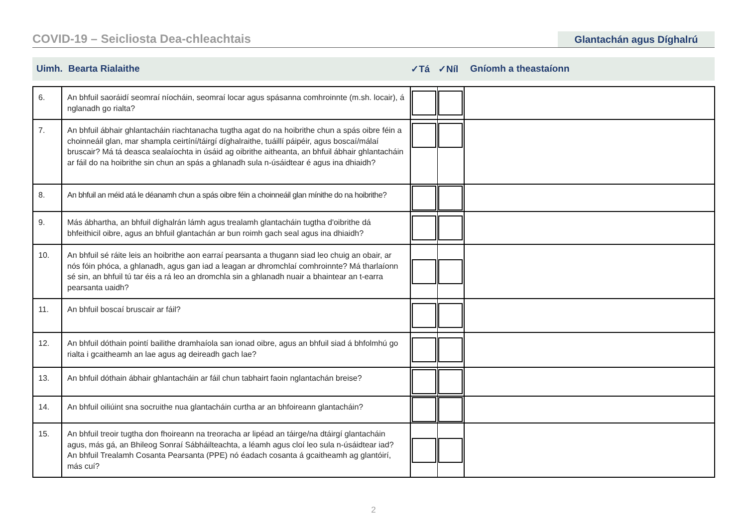COVID-19 – Seicliosta Dea-chleachtais
Glantachán agus Díghalrú
Uimh. Bearta Rialaithe ✓Tá ✓Níl Gníomh a theastaíonn
| 6. | An bhfuil saoráidí seomraí níocháin, seomraí locar agus spásanna comhroinnte (m.sh. locair), á nglanadh go rialta? | | | |
| 7. | An bhfuil ábhair ghlantacháin riachtanacha tugtha agat do na hoibrithe chun a spás oibre féin a choinneáil glan, mar shampla ceirtíní/táirgí díghalraithe, tuáillí páipéir, agus boscaí/málaí bruscair? Má tá deasca sealaíochta in úsáid ag oibrithe aitheanta, an bhfuil ábhair ghlantacháin ar fáil do na hoibrithe sin chun an spás a ghlanadh sula n-úsáidtear é agus ina dhiaidh? | | | |
| 8. | An bhfuil an méid atá le déanamh chun a spás oibre féin a choinneáil glan mínithe do na hoibrithe? | | | |
| 9. | Más ábhartha, an bhfuil díghalrán lámh agus trealamh glantacháin tugtha d'oibrithe dá bhfeithicil oibre, agus an bhfuil glantachán ar bun roimh gach seal agus ina dhiaidh? | | | |
| 10. | An bhfuil sé ráite leis an hoibrithe aon earraí pearsanta a thugann siad leo chuig an obair, ar nós fóin phóca, a ghlanadh, agus gan iad a leagan ar dhromchlaí comhroinnte? Má tharlaíonn sé sin, an bhfuil tú tar éis a rá leo an dromchla sin a ghlanadh nuair a bhaintear an t-earra pearsanta uaidh? | | | |
| 11. | An bhfuil boscaí bruscair ar fáil? | | | |
| 12. | An bhfuil dóthain pointí bailithe dramhaíola san ionad oibre, agus an bhfuil siad á bhfolmhú go rialta i gcaitheamh an lae agus ag deireadh gach lae? | | | |
| 13. | An bhfuil dóthain ábhair ghlantacháin ar fáil chun tabhairt faoin nglantachán breise? | | | |
| 14. | An bhfuil oiliúint sna socruithe nua glantacháin curtha ar an bhfoireann glantacháin? | | | |
| 15. | An bhfuil treoir tugtha don fhoireann na treoracha ar lipéad an táirge/na dtáirgí glantacháin agus, más gá, an Bhileog Sonraí Sábháilteachta, a léamh agus cloí leo sula n-úsáidtear iad? An bhfuil Trealamh Cosanta Pearsanta (PPE) nó éadach cosanta á gcaitheamh ag glantóirí, más cuí? | | | |
2